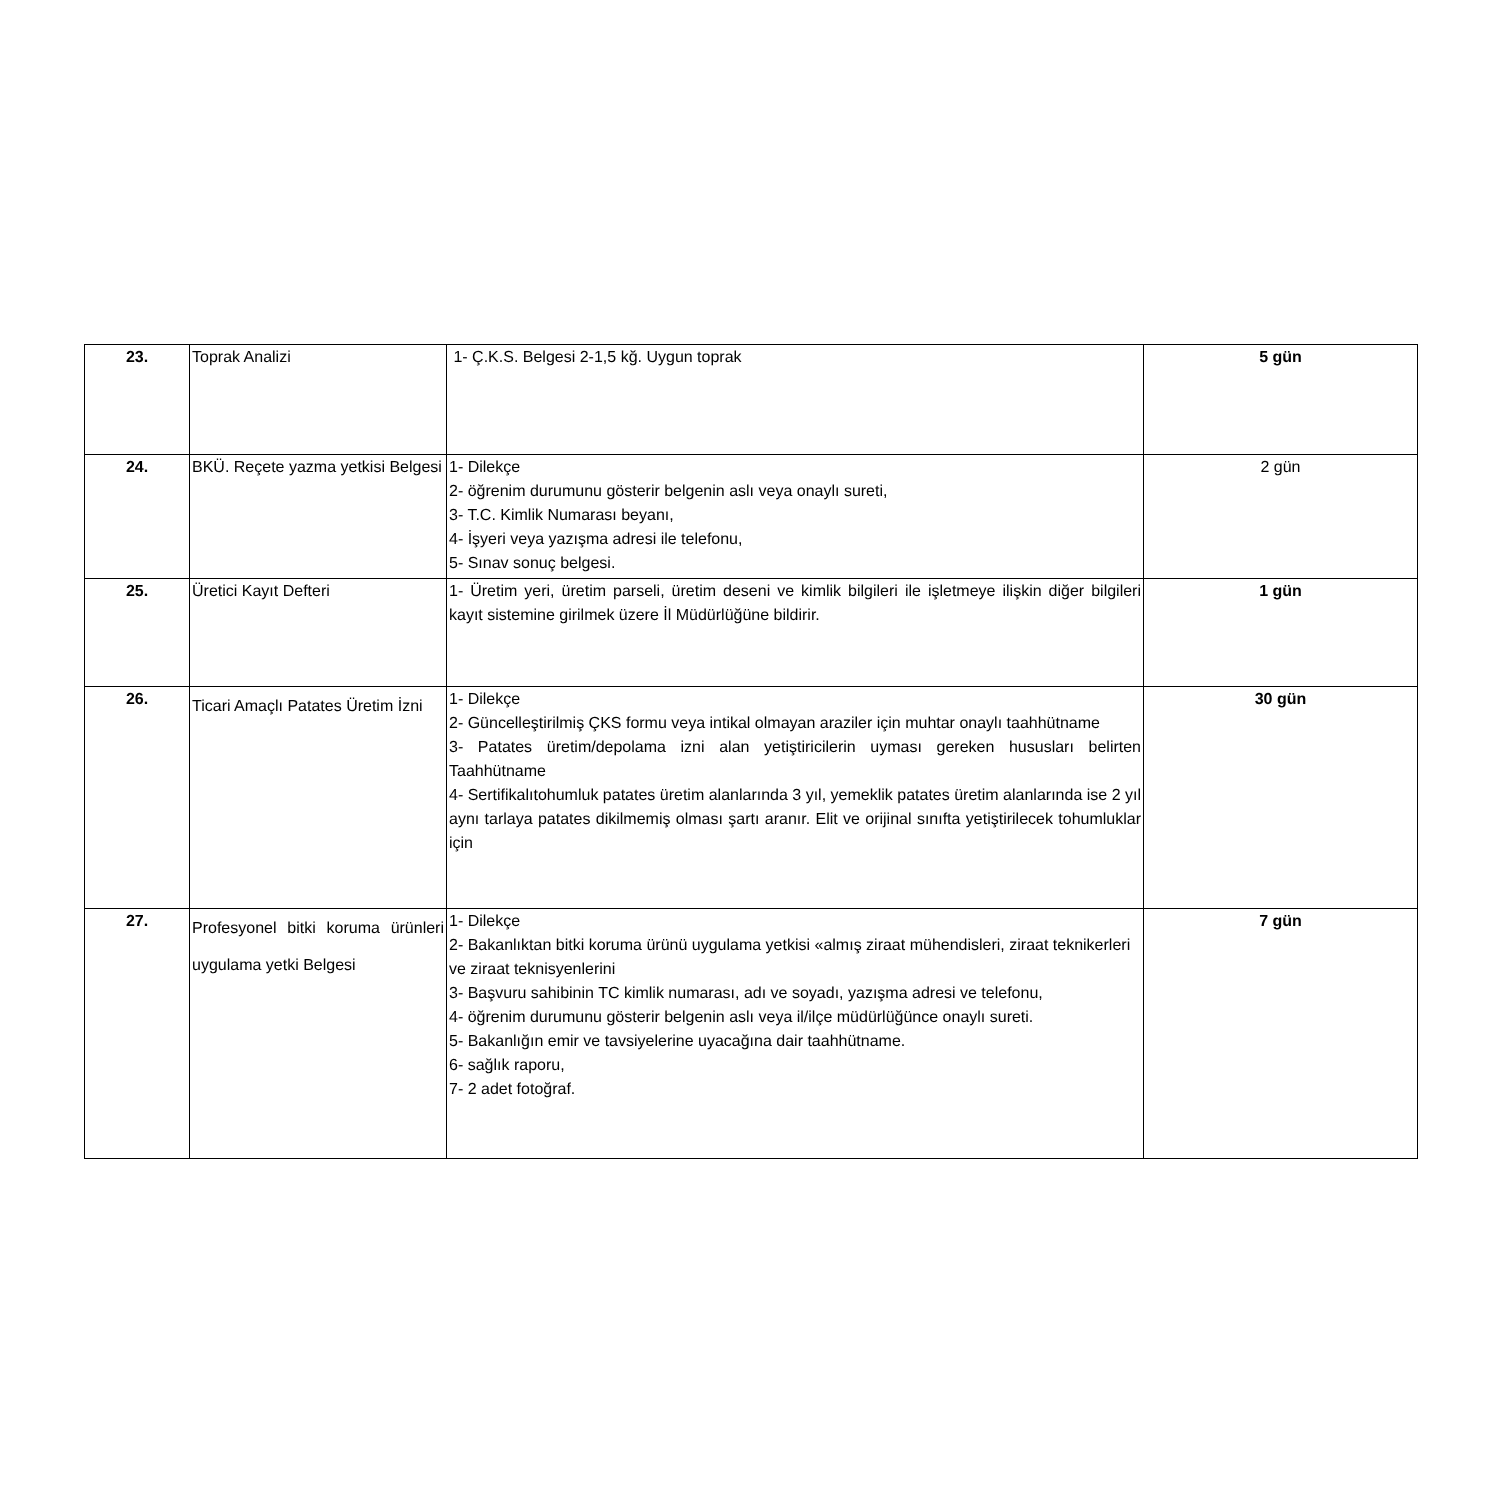| 23. | Toprak Analizi | 1- Ç.K.S. Belgesi 2-1,5 kğ. Uygun toprak | 5 gün |
| 24. | BKÜ. Reçete yazma yetkisi Belgesi | 1- Dilekçe 2- öğrenim durumunu gösterir belgenin aslı veya onaylı sureti, 3- T.C. Kimlik Numarası beyanı, 4- İşyeri veya yazışma adresi ile telefonu, 5- Sınav sonuç belgesi. | 2 gün |
| 25. | Üretici Kayıt Defteri | 1- Üretim yeri, üretim parseli, üretim deseni ve kimlik bilgileri ile işletmeye ilişkin diğer bilgileri kayıt sistemine girilmek üzere İl Müdürlüğüne bildirir. | 1 gün |
| 26. | Ticari Amaçlı Patates Üretim İzni | 1- Dilekçe 2- Güncelleştirilmiş ÇKS formu veya intikal olmayan araziler için muhtar onaylı taahhütname 3- Patates üretim/depolama izni alan yetiştiricilerin uyması gereken hususları belirten Taahhütname 4- Sertifikalıtohumluk patates üretim alanlarında 3 yıl, yemeklik patates üretim alanlarında ise 2 yıl aynı tarlaya patates dikilmemiş olması şartı aranır. Elit ve orijinal sınıfta yetiştirilecek tohumluklar için | 30 gün |
| 27. | Profesyonel bitki koruma ürünleri uygulama yetki Belgesi | 1- Dilekçe 2- Bakanlıktan bitki koruma ürünü uygulama yetkisi «almış ziraat mühendisleri, ziraat teknikerleri ve ziraat teknisyenlerini 3- Başvuru sahibinin TC kimlik numarası, adı ve soyadı, yazışma adresi ve telefonu, 4- öğrenim durumunu gösterir belgenin aslı veya il/ilçe müdürlüğünce onaylı sureti. 5- Bakanlığın emir ve tavsiyelerine uyacağına dair taahhütname. 6- sağlık raporu, 7- 2 adet fotoğraf. | 7 gün |